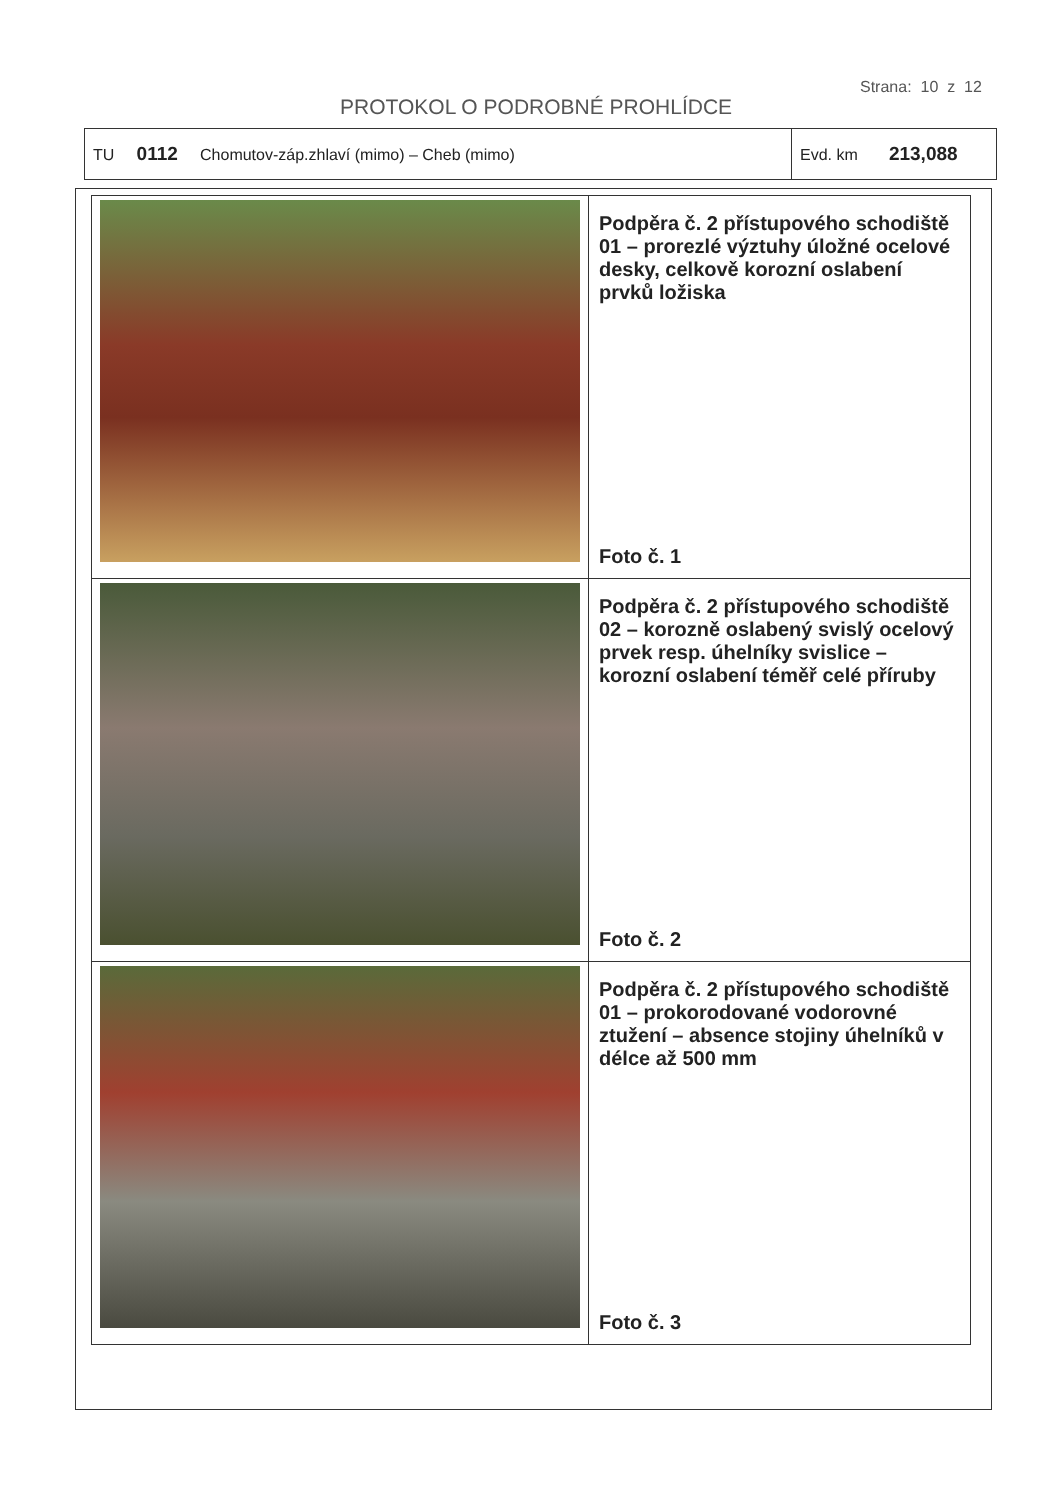Strana: 10 z 12
PROTOKOL O PODROBNÉ PROHLÍDCE
| TU 0112 Chomutov-záp.zhlaví (mimo) – Cheb (mimo) | Evd. km 213,088 |
| | Podpěra č. 2 přístupového schodiště 01 – prorezlé výztuhy úložné ocelové desky, celkově korozní oslabení prvků ložiska Foto č. 1 |
| | Podpěra č. 2 přístupového schodiště 02 – korozně oslabený svislý ocelový prvek resp. úhelníky svislice – korozní oslabení téměř celé příruby Foto č. 2 |
| | Podpěra č. 2 přístupového schodiště 01 – prokorodované vodorovné ztužení – absence stojiny úhelníků v délce až 500 mm Foto č. 3 |